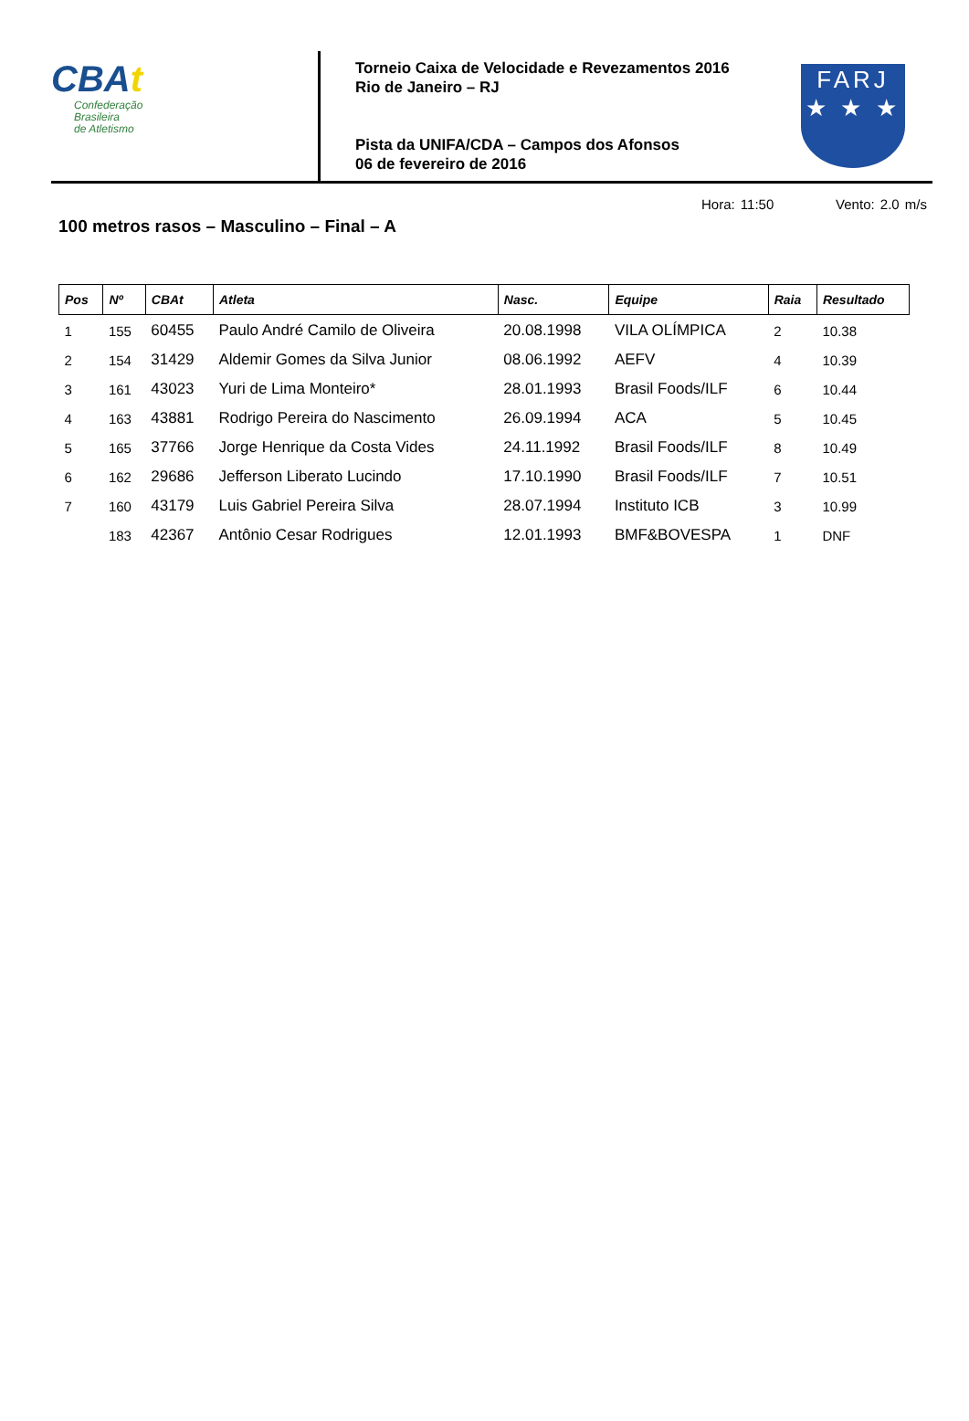CBAt
Confederação
Brasileira
de Atletismo
Torneio Caixa de Velocidade e Revezamentos 2016
Rio de Janeiro – RJ
Pista da UNIFA/CDA – Campos dos Afonsos
06 de fevereiro de 2016
FARJ
★ ★ ★
100 metros rasos – Masculino – Final – A
Hora: 11:50 Vento: 2.0 m/s
| Pos | Nº | CBAt | Atleta | Nasc. | Equipe | Raia | Resultado |
| --- | --- | --- | --- | --- | --- | --- | --- |
| 1 | 155 | 60455 | Paulo André Camilo de Oliveira | 20.08.1998 | VILA OLÍMPICA | 2 | 10.38 |
| 2 | 154 | 31429 | Aldemir Gomes da Silva Junior | 08.06.1992 | AEFV | 4 | 10.39 |
| 3 | 161 | 43023 | Yuri de Lima Monteiro* | 28.01.1993 | Brasil Foods/ILF | 6 | 10.44 |
| 4 | 163 | 43881 | Rodrigo Pereira do Nascimento | 26.09.1994 | ACA | 5 | 10.45 |
| 5 | 165 | 37766 | Jorge Henrique da Costa Vides | 24.11.1992 | Brasil Foods/ILF | 8 | 10.49 |
| 6 | 162 | 29686 | Jefferson Liberato Lucindo | 17.10.1990 | Brasil Foods/ILF | 7 | 10.51 |
| 7 | 160 | 43179 | Luis Gabriel Pereira Silva | 28.07.1994 | Instituto ICB | 3 | 10.99 |
| | 183 | 42367 | Antônio Cesar Rodrigues | 12.01.1993 | BMF&BOVESPA | 1 | DNF |